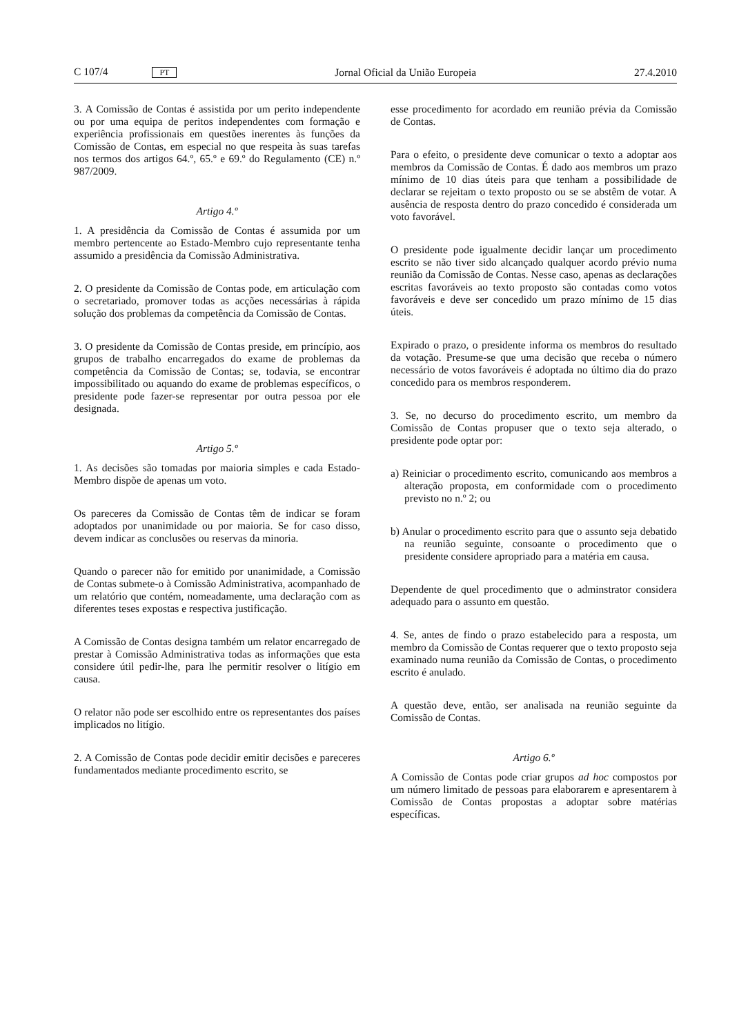C 107/4 PT Jornal Oficial da União Europeia 27.4.2010
3. A Comissão de Contas é assistida por um perito independente ou por uma equipa de peritos independentes com formação e experiência profissionais em questões inerentes às funções da Comissão de Contas, em especial no que respeita às suas tarefas nos termos dos artigos 64.º, 65.º e 69.º do Regulamento (CE) n.º 987/2009.
Artigo 4.º
1. A presidência da Comissão de Contas é assumida por um membro pertencente ao Estado-Membro cujo representante tenha assumido a presidência da Comissão Administrativa.
2. O presidente da Comissão de Contas pode, em articulação com o secretariado, promover todas as acções necessárias à rápida solução dos problemas da competência da Comissão de Contas.
3. O presidente da Comissão de Contas preside, em princípio, aos grupos de trabalho encarregados do exame de problemas da competência da Comissão de Contas; se, todavia, se encontrar impossibilitado ou aquando do exame de problemas específicos, o presidente pode fazer-se representar por outra pessoa por ele designada.
Artigo 5.º
1. As decisões são tomadas por maioria simples e cada Estado-Membro dispõe de apenas um voto.
Os pareceres da Comissão de Contas têm de indicar se foram adoptados por unanimidade ou por maioria. Se for caso disso, devem indicar as conclusões ou reservas da minoria.
Quando o parecer não for emitido por unanimidade, a Comissão de Contas submete-o à Comissão Administrativa, acompanhado de um relatório que contém, nomeadamente, uma declaração com as diferentes teses expostas e respectiva justificação.
A Comissão de Contas designa também um relator encarregado de prestar à Comissão Administrativa todas as informações que esta considere útil pedir-lhe, para lhe permitir resolver o litígio em causa.
O relator não pode ser escolhido entre os representantes dos países implicados no litígio.
2. A Comissão de Contas pode decidir emitir decisões e pareceres fundamentados mediante procedimento escrito, se
esse procedimento for acordado em reunião prévia da Comissão de Contas.
Para o efeito, o presidente deve comunicar o texto a adoptar aos membros da Comissão de Contas. É dado aos membros um prazo mínimo de 10 dias úteis para que tenham a possibilidade de declarar se rejeitam o texto proposto ou se se abstêm de votar. A ausência de resposta dentro do prazo concedido é considerada um voto favorável.
O presidente pode igualmente decidir lançar um procedimento escrito se não tiver sido alcançado qualquer acordo prévio numa reunião da Comissão de Contas. Nesse caso, apenas as declarações escritas favoráveis ao texto proposto são contadas como votos favoráveis e deve ser concedido um prazo mínimo de 15 dias úteis.
Expirado o prazo, o presidente informa os membros do resultado da votação. Presume-se que uma decisão que receba o número necessário de votos favoráveis é adoptada no último dia do prazo concedido para os membros responderem.
3. Se, no decurso do procedimento escrito, um membro da Comissão de Contas propuser que o texto seja alterado, o presidente pode optar por:
a) Reiniciar o procedimento escrito, comunicando aos membros a alteração proposta, em conformidade com o procedimento previsto no n.º 2; ou
b) Anular o procedimento escrito para que o assunto seja debatido na reunião seguinte, consoante o procedimento que o presidente considere apropriado para a matéria em causa.
Dependente de quel procedimento que o adminstrator considera adequado para o assunto em questão.
4. Se, antes de findo o prazo estabelecido para a resposta, um membro da Comissão de Contas requerer que o texto proposto seja examinado numa reunião da Comissão de Contas, o procedimento escrito é anulado.
A questão deve, então, ser analisada na reunião seguinte da Comissão de Contas.
Artigo 6.º
A Comissão de Contas pode criar grupos ad hoc compostos por um número limitado de pessoas para elaborarem e apresentarem à Comissão de Contas propostas a adoptar sobre matérias específicas.